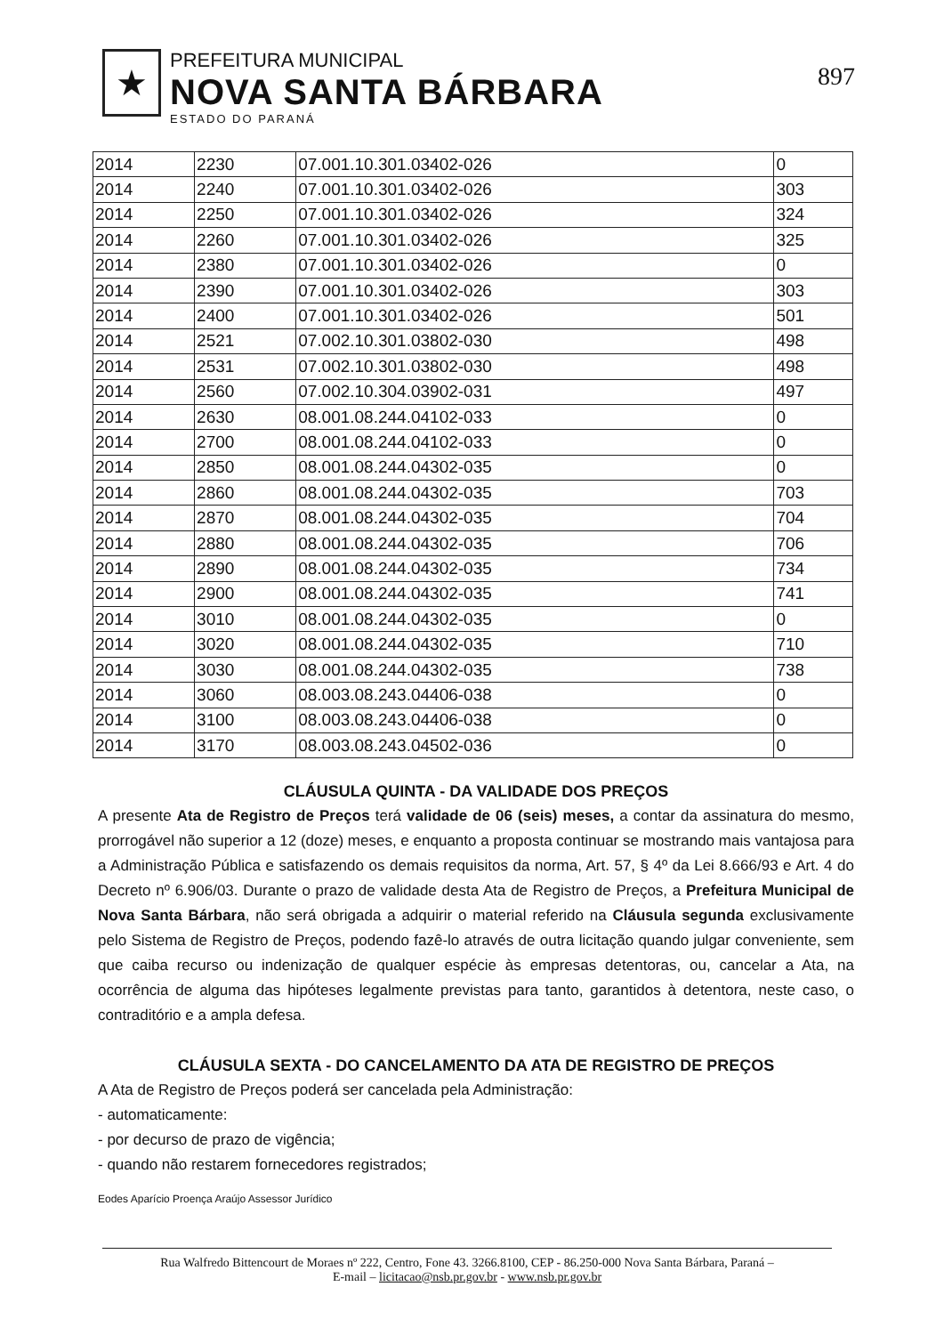★
PREFEITURA MUNICIPAL
NOVA SANTA BÁRBARA
ESTADO DO PARANÁ
897
| 2014 | 2230 | 07.001.10.301.03402-026 | 0 |
| 2014 | 2240 | 07.001.10.301.03402-026 | 303 |
| 2014 | 2250 | 07.001.10.301.03402-026 | 324 |
| 2014 | 2260 | 07.001.10.301.03402-026 | 325 |
| 2014 | 2380 | 07.001.10.301.03402-026 | 0 |
| 2014 | 2390 | 07.001.10.301.03402-026 | 303 |
| 2014 | 2400 | 07.001.10.301.03402-026 | 501 |
| 2014 | 2521 | 07.002.10.301.03802-030 | 498 |
| 2014 | 2531 | 07.002.10.301.03802-030 | 498 |
| 2014 | 2560 | 07.002.10.304.03902-031 | 497 |
| 2014 | 2630 | 08.001.08.244.04102-033 | 0 |
| 2014 | 2700 | 08.001.08.244.04102-033 | 0 |
| 2014 | 2850 | 08.001.08.244.04302-035 | 0 |
| 2014 | 2860 | 08.001.08.244.04302-035 | 703 |
| 2014 | 2870 | 08.001.08.244.04302-035 | 704 |
| 2014 | 2880 | 08.001.08.244.04302-035 | 706 |
| 2014 | 2890 | 08.001.08.244.04302-035 | 734 |
| 2014 | 2900 | 08.001.08.244.04302-035 | 741 |
| 2014 | 3010 | 08.001.08.244.04302-035 | 0 |
| 2014 | 3020 | 08.001.08.244.04302-035 | 710 |
| 2014 | 3030 | 08.001.08.244.04302-035 | 738 |
| 2014 | 3060 | 08.003.08.243.04406-038 | 0 |
| 2014 | 3100 | 08.003.08.243.04406-038 | 0 |
| 2014 | 3170 | 08.003.08.243.04502-036 | 0 |
CLÁUSULA QUINTA - DA VALIDADE DOS PREÇOS
A presente Ata de Registro de Preços terá validade de 06 (seis) meses, a contar da assinatura do mesmo, prorrogável não superior a 12 (doze) meses, e enquanto a proposta continuar se mostrando mais vantajosa para a Administração Pública e satisfazendo os demais requisitos da norma, Art. 57, § 4º da Lei 8.666/93 e Art. 4 do Decreto nº 6.906/03. Durante o prazo de validade desta Ata de Registro de Preços, a Prefeitura Municipal de Nova Santa Bárbara, não será obrigada a adquirir o material referido na Cláusula segunda exclusivamente pelo Sistema de Registro de Preços, podendo fazê-lo através de outra licitação quando julgar conveniente, sem que caiba recurso ou indenização de qualquer espécie às empresas detentoras, ou, cancelar a Ata, na ocorrência de alguma das hipóteses legalmente previstas para tanto, garantidos à detentora, neste caso, o contraditório e a ampla defesa.
CLÁUSULA SEXTA - DO CANCELAMENTO DA ATA DE REGISTRO DE PREÇOS
A Ata de Registro de Preços poderá ser cancelada pela Administração:
- automaticamente:
- por decurso de prazo de vigência;
- quando não restarem fornecedores registrados;
Eodes Aparício Proença Araújo Assessor Jurídico
Rua Walfredo Bittencourt de Moraes nº 222, Centro, Fone 43. 3266.8100, CEP - 86.250-000 Nova Santa Bárbara, Paraná –
E-mail – licitacao@nsb.pr.gov.br - www.nsb.pr.gov.br